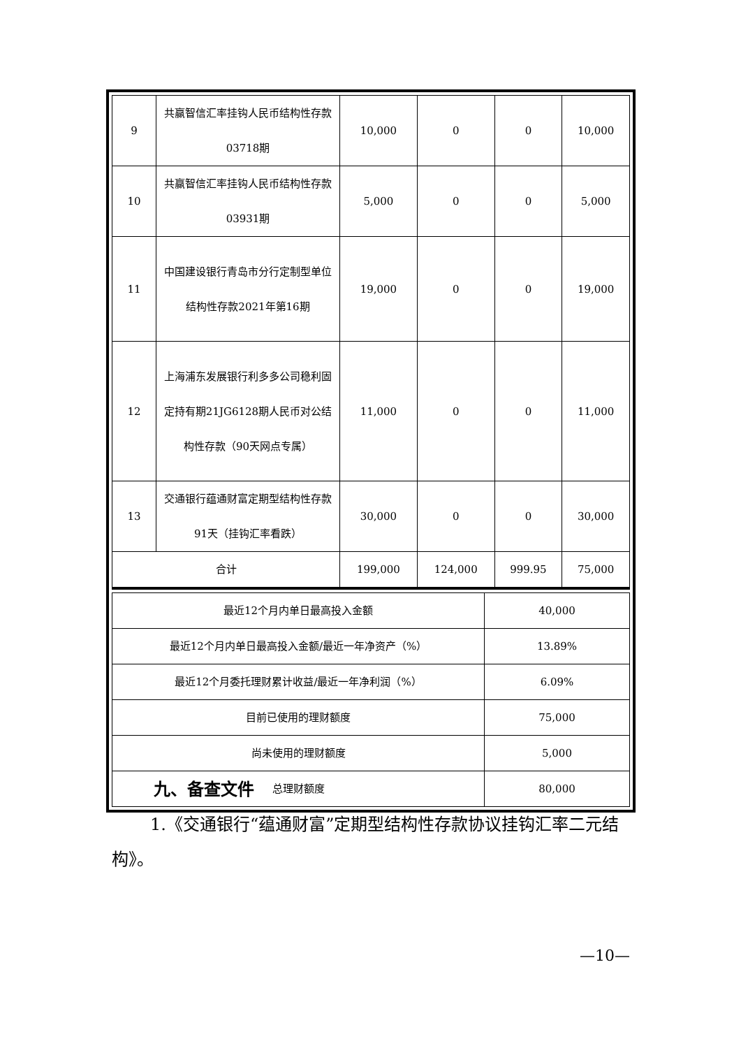| 9 | 共赢智信汇率挂钩人民币结构性存款03718期 | 10,000 | 0 | 0 | 10,000 |
| 10 | 共赢智信汇率挂钩人民币结构性存款03931期 | 5,000 | 0 | 0 | 5,000 |
| 11 | 中国建设银行青岛市分行定制型单位结构性存款2021年第16期 | 19,000 | 0 | 0 | 19,000 |
| 12 | 上海浦东发展银行利多多公司稳利固定持有期21JG6128期人民币对公结构性存款（90天网点专属） | 11,000 | 0 | 0 | 11,000 |
| 13 | 交通银行蕴通财富定期型结构性存款91天（挂钩汇率看跌） | 30,000 | 0 | 0 | 30,000 |
| 合计 | | 199,000 | 124,000 | 999.95 | 75,000 |
| 最近12个月内单日最高投入金额 | 40,000 |
| 最近12个月内单日最高投入金额/最近一年净资产（%） | 13.89% |
| 最近12个月委托理财累计收益/最近一年净利润（%） | 6.09% |
| 目前已使用的理财额度 | 75,000 |
| 尚未使用的理财额度 | 5,000 |
| 总理财额度 | 80,000 |
九、备查文件
1.《交通银行“蕴通财富”定期型结构性存款协议挂钩汇率二元结构》。
—10—